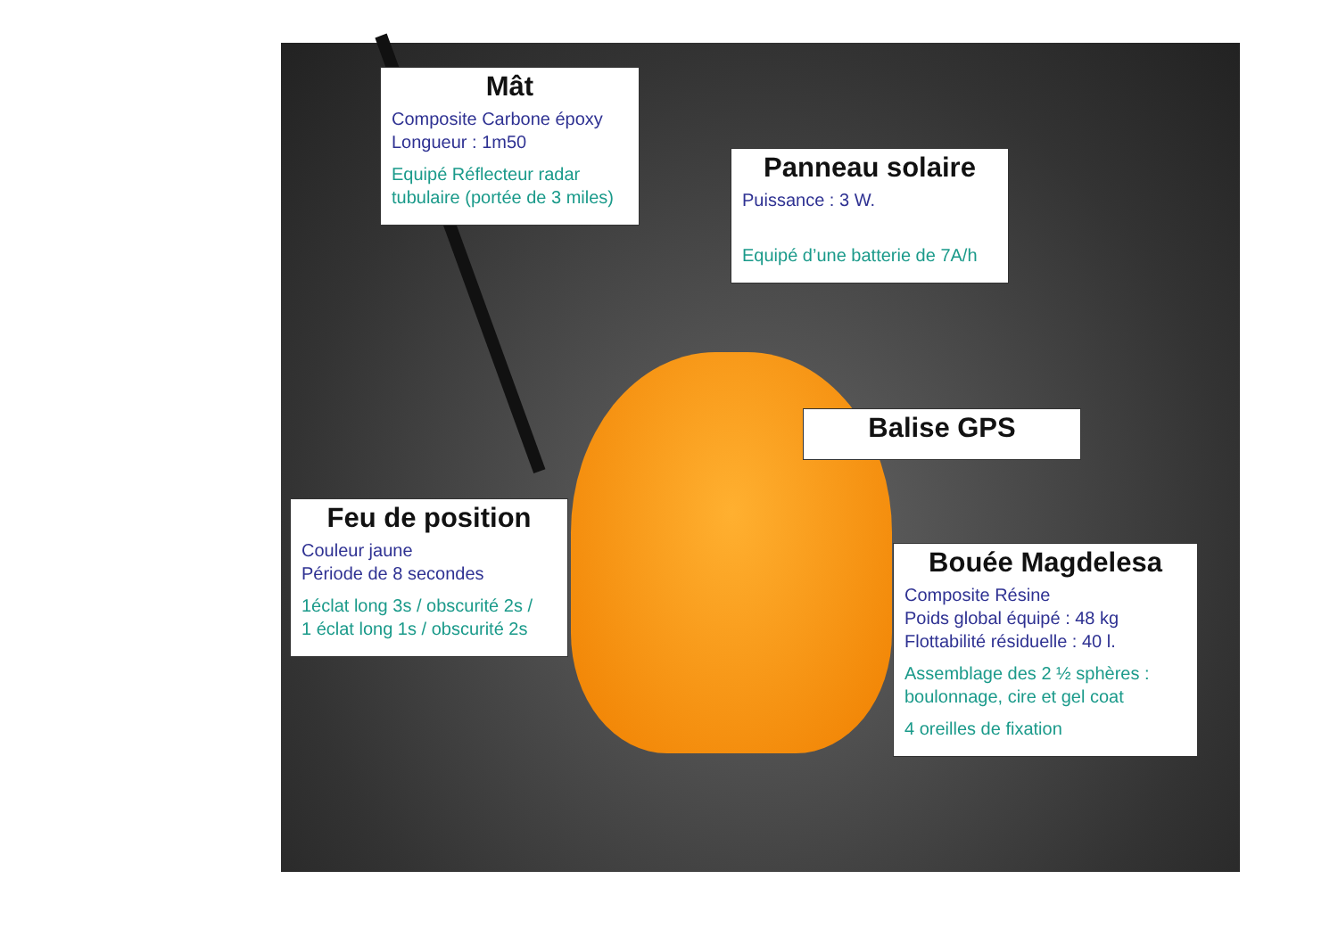Mât
Composite Carbone époxy
Longueur : 1m50
Equipé Réflecteur radar
tubulaire (portée de 3 miles)
Panneau solaire
Puissance : 3 W.
Equipé d’une batterie de 7A/h
Balise GPS
Feu de position
Couleur jaune
Période de 8 secondes
1éclat long 3s / obscurité 2s /
1 éclat long 1s / obscurité 2s
Bouée Magdelesa
Composite Résine
Poids global équipé : 48 kg
Flottabilité résiduelle : 40 l.
Assemblage des 2 ½ sphères :
boulonnage, cire et gel coat
4 oreilles de fixation